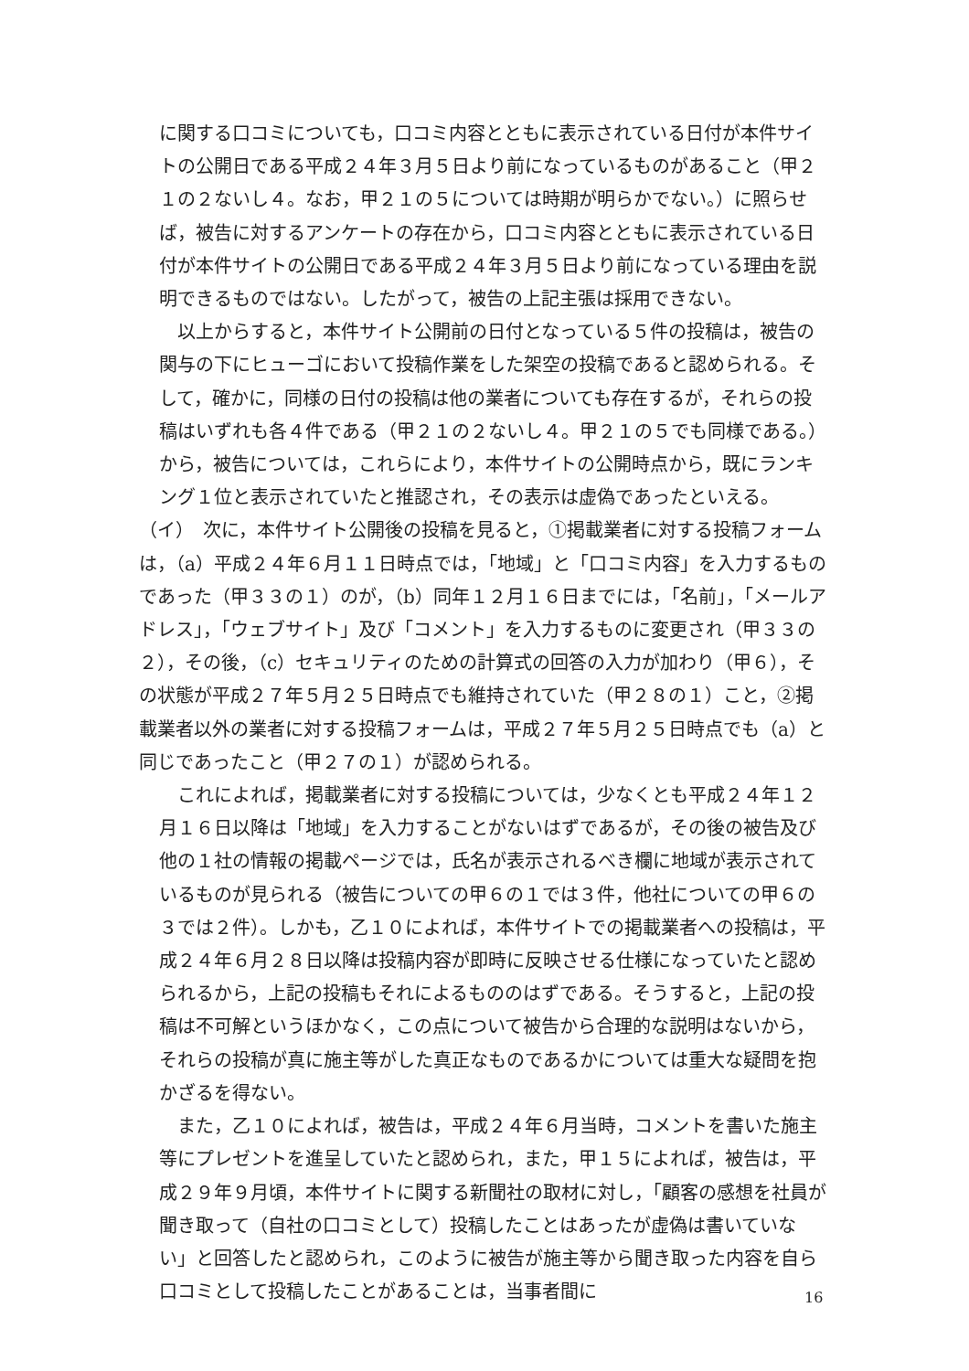に関する口コミについても，口コミ内容とともに表示されている日付が本件サイトの公開日である平成２４年３月５日より前になっているものがあること（甲２１の２ないし４。なお，甲２１の５については時期が明らかでない。）に照らせば，被告に対するアンケートの存在から，口コミ内容とともに表示されている日付が本件サイトの公開日である平成２４年３月５日より前になっている理由を説明できるものではない。したがって，被告の上記主張は採用できない。
以上からすると，本件サイト公開前の日付となっている５件の投稿は，被告の関与の下にヒューゴにおいて投稿作業をした架空の投稿であると認められる。そして，確かに，同様の日付の投稿は他の業者についても存在するが，それらの投稿はいずれも各４件である（甲２１の２ないし４。甲２１の５でも同様である。）から，被告については，これらにより，本件サイトの公開時点から，既にランキング１位と表示されていたと推認され，その表示は虚偽であったといえる。
（イ）　次に，本件サイト公開後の投稿を見ると，①掲載業者に対する投稿フォームは，（a）平成２４年６月１１日時点では，「地域」と「口コミ内容」を入力するものであった（甲３３の１）のが，（b）同年１２月１６日までには，「名前」，「メールアドレス」，「ウェブサイト」及び「コメント」を入力するものに変更され（甲３３の２），その後，（c）セキュリティのための計算式の回答の入力が加わり（甲６），その状態が平成２７年５月２５日時点でも維持されていた（甲２８の１）こと，②掲載業者以外の業者に対する投稿フォームは，平成２７年５月２５日時点でも（a）と同じであったこと（甲２７の１）が認められる。
これによれば，掲載業者に対する投稿については，少なくとも平成２４年１２月１６日以降は「地域」を入力することがないはずであるが，その後の被告及び他の１社の情報の掲載ページでは，氏名が表示されるべき欄に地域が表示されているものが見られる（被告についての甲６の１では３件，他社についての甲６の３では２件）。しかも，乙１０によれば，本件サイトでの掲載業者への投稿は，平成２４年６月２８日以降は投稿内容が即時に反映させる仕様になっていたと認められるから，上記の投稿もそれによるもののはずである。そうすると，上記の投稿は不可解というほかなく，この点について被告から合理的な説明はないから，それらの投稿が真に施主等がした真正なものであるかについては重大な疑問を抱かざるを得ない。
また，乙１０によれば，被告は，平成２４年６月当時，コメントを書いた施主等にプレゼントを進呈していたと認められ，また，甲１５によれば，被告は，平成２９年９月頃，本件サイトに関する新聞社の取材に対し，「顧客の感想を社員が聞き取って（自社の口コミとして）投稿したことはあったが虚偽は書いていない」と回答したと認められ，このように被告が施主等から聞き取った内容を自ら口コミとして投稿したことがあることは，当事者間に
16